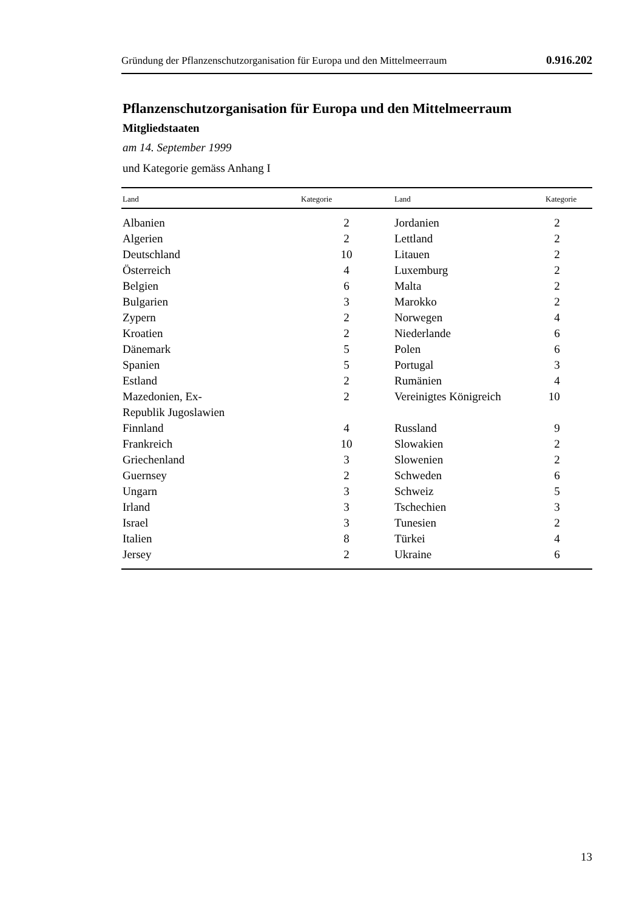Gründung der Pflanzenschutzorganisation für Europa und den Mittelmeerraum 0.916.202
Pflanzenschutzorganisation für Europa und den Mittelmeerraum
Mitgliedstaaten
am 14. September 1999
und Kategorie gemäss Anhang I
| Land | Kategorie | Land | Kategorie |
| --- | --- | --- | --- |
| Albanien | 2 | Jordanien | 2 |
| Algerien | 2 | Lettland | 2 |
| Deutschland | 10 | Litauen | 2 |
| Österreich | 4 | Luxemburg | 2 |
| Belgien | 6 | Malta | 2 |
| Bulgarien | 3 | Marokko | 2 |
| Zypern | 2 | Norwegen | 4 |
| Kroatien | 2 | Niederlande | 6 |
| Dänemark | 5 | Polen | 6 |
| Spanien | 5 | Portugal | 3 |
| Estland | 2 | Rumänien | 4 |
| Mazedonien, Ex- Republik Jugoslawien | 2 | Vereinigtes Königreich | 10 |
| Finnland | 4 | Russland | 9 |
| Frankreich | 10 | Slowakien | 2 |
| Griechenland | 3 | Slowenien | 2 |
| Guernsey | 2 | Schweden | 6 |
| Ungarn | 3 | Schweiz | 5 |
| Irland | 3 | Tschechien | 3 |
| Israel | 3 | Tunesien | 2 |
| Italien | 8 | Türkei | 4 |
| Jersey | 2 | Ukraine | 6 |
13